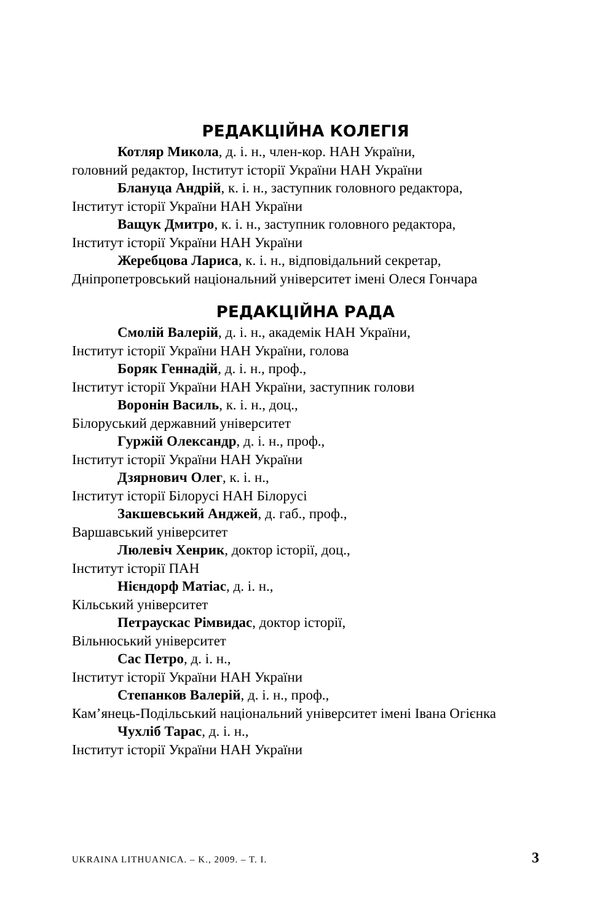РЕДАКЦІЙНА КОЛЕГІЯ
Котляр Микола, д. і. н., член-кор. НАН України,
головний редактор, Інститут історії України НАН України
Блануца Андрій, к. і. н., заступник головного редактора,
Інститут історії України НАН України
Ващук Дмитро, к. і. н., заступник головного редактора,
Інститут історії України НАН України
Жеребцова Лариса, к. і. н., відповідальний секретар,
Дніпропетровський національний університет імені Олеся Гончара
РЕДАКЦІЙНА РАДА
Смолій Валерій, д. і. н., академік НАН України,
Інститут історії України НАН України, голова
Боряк Геннадій, д. і. н., проф.,
Інститут історії України НАН України, заступник голови
Воронін Василь, к. і. н., доц.,
Білоруський державний університет
Гуржій Олександр, д. і. н., проф.,
Інститут історії України НАН України
Дзярнович Олег, к. і. н.,
Інститут історії Білорусі НАН Білорусі
Закшевський Анджей, д. габ., проф.,
Варшавський університет
Люлевіч Хенрик, доктор історії, доц.,
Інститут історії ПАН
Нієндорф Матіас, д. і. н.,
Кільський університет
Петраускас Рімвидас, доктор історії,
Вільнюський університет
Сас Петро, д. і. н.,
Інститут історії України НАН України
Степанков Валерій, д. і. н., проф.,
Кам’янець-Подільський національний університет імені Івана Огієнка
Чухліб Тарас, д. і. н.,
Інститут історії України НАН України
UKRAINA LITHUANICA. – K., 2009. – T. I. 3